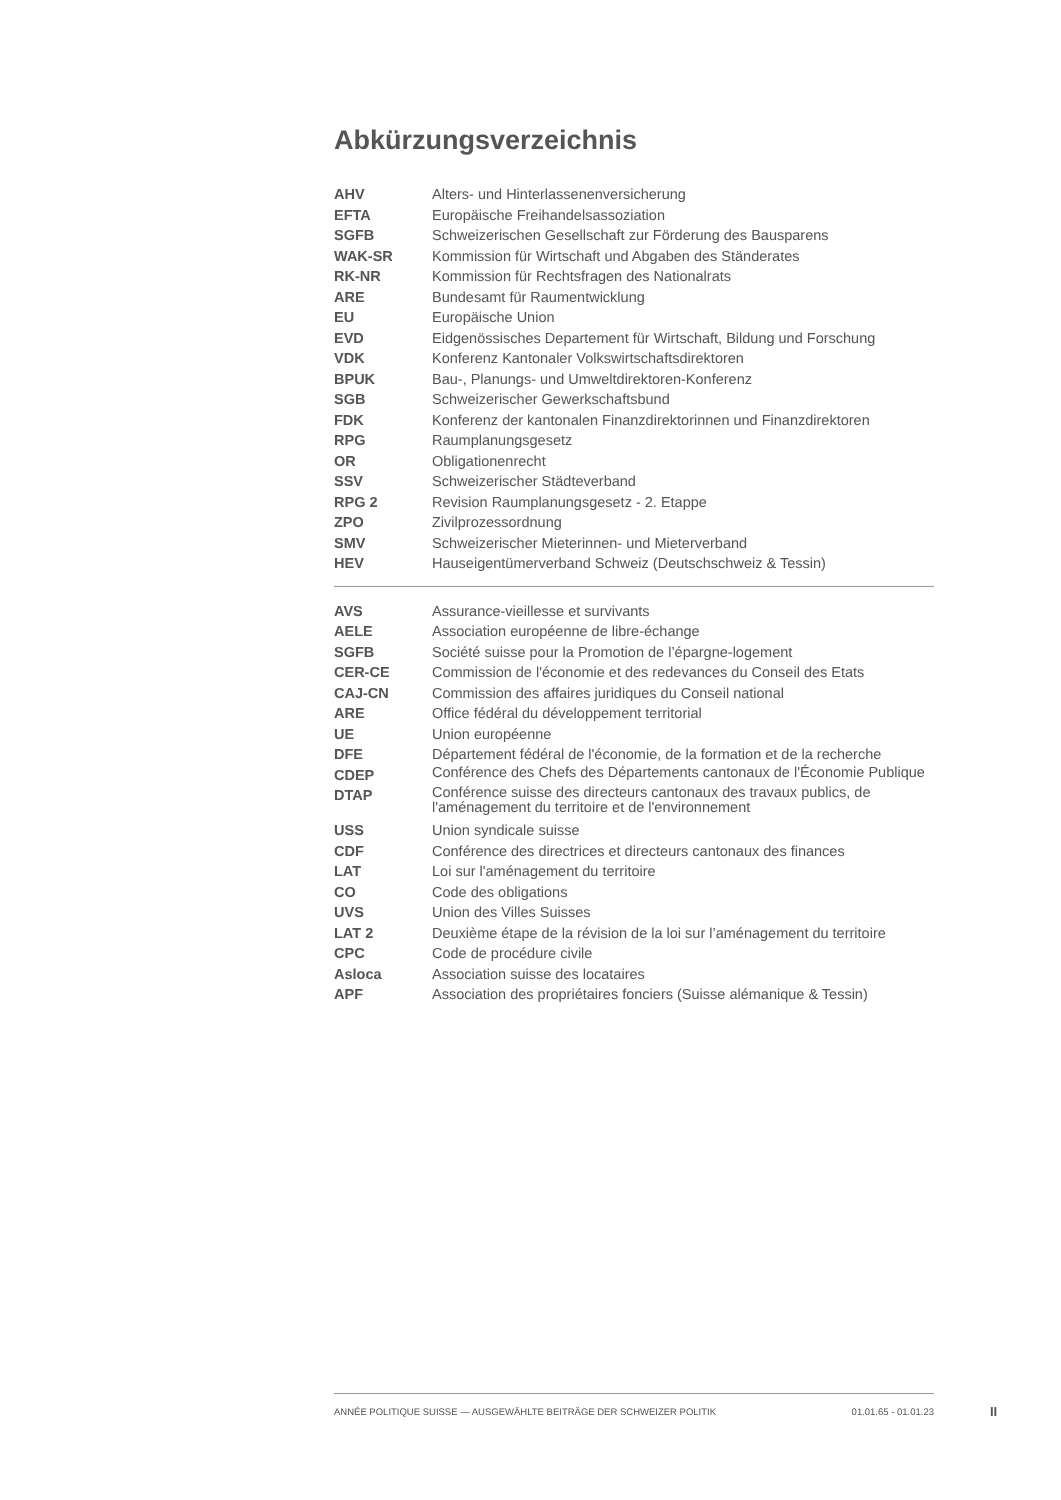Abkürzungsverzeichnis
| AHV | Alters- und Hinterlassenenversicherung |
| EFTA | Europäische Freihandelsassoziation |
| SGFB | Schweizerischen Gesellschaft zur Förderung des Bausparens |
| WAK-SR | Kommission für Wirtschaft und Abgaben des Ständerates |
| RK-NR | Kommission für Rechtsfragen des Nationalrats |
| ARE | Bundesamt für Raumentwicklung |
| EU | Europäische Union |
| EVD | Eidgenössisches Departement für Wirtschaft, Bildung und Forschung |
| VDK | Konferenz Kantonaler Volkswirtschaftsdirektoren |
| BPUK | Bau-, Planungs- und Umweltdirektoren-Konferenz |
| SGB | Schweizerischer Gewerkschaftsbund |
| FDK | Konferenz der kantonalen Finanzdirektorinnen und Finanzdirektoren |
| RPG | Raumplanungsgesetz |
| OR | Obligationenrecht |
| SSV | Schweizerischer Städteverband |
| RPG 2 | Revision Raumplanungsgesetz - 2. Etappe |
| ZPO | Zivilprozessordnung |
| SMV | Schweizerischer Mieterinnen- und Mieterverband |
| HEV | Hauseigentümerverband Schweiz (Deutschschweiz & Tessin) |
| AVS | Assurance-vieillesse et survivants |
| AELE | Association européenne de libre-échange |
| SGFB | Société suisse pour la Promotion de l’épargne-logement |
| CER-CE | Commission de l'économie et des redevances du Conseil des Etats |
| CAJ-CN | Commission des affaires juridiques du Conseil national |
| ARE | Office fédéral du développement territorial |
| UE | Union européenne |
| DFE | Département fédéral de l'économie, de la formation et de la recherche |
| CDEP | Conférence des Chefs des Départements cantonaux de l'Économie Publique |
| DTAP | Conférence suisse des directeurs cantonaux des travaux publics, de l'aménagement du territoire et de l'environnement |
| USS | Union syndicale suisse |
| CDF | Conférence des directrices et directeurs cantonaux des finances |
| LAT | Loi sur l'aménagement du territoire |
| CO | Code des obligations |
| UVS | Union des Villes Suisses |
| LAT 2 | Deuxième étape de la révision de la loi sur l’aménagement du territoire |
| CPC | Code de procédure civile |
| Asloca | Association suisse des locataires |
| APF | Association des propriétaires fonciers (Suisse alémanique & Tessin) |
ANNÉE POLITIQUE SUISSE — AUSGEWÄHLTE BEITRÄGE DER SCHWEIZER POLITIK 01.01.65 - 01.01.23
II